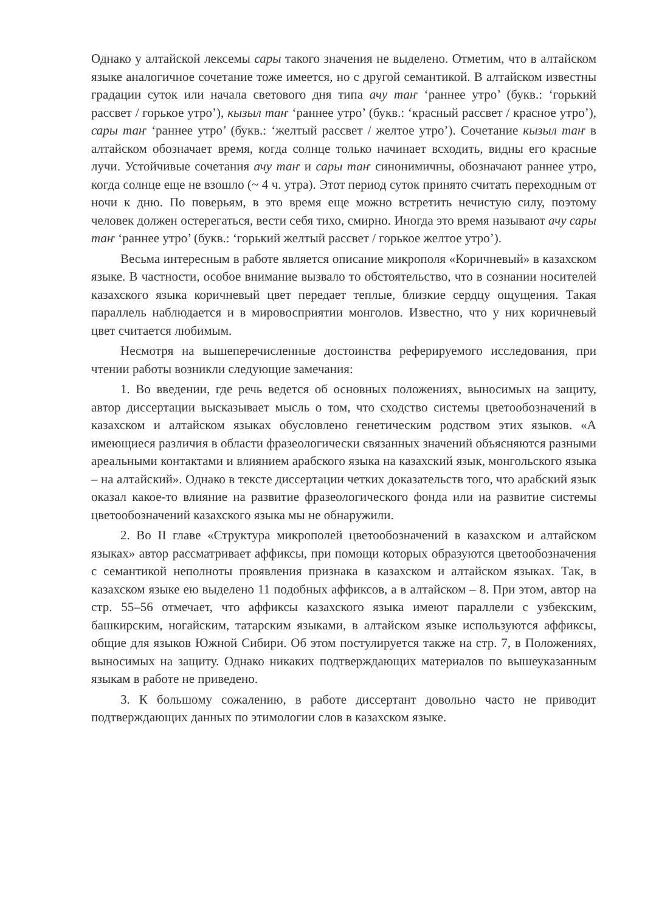Однако у алтайской лексемы сары такого значения не выделено. Отметим, что в алтайском языке аналогичное сочетание тоже имеется, но с другой семантикой. В алтайском известны градации суток или начала светового дня типа ачу таҥ ‘раннее утро’ (букв.: ‘горький рассвет / горькое утро’), кызыл таҥ ‘раннее утро’ (букв.: ‘красный рассвет / красное утро’), сары таҥ ‘раннее утро’ (букв.: ‘желтый рассвет / желтое утро’). Сочетание кызыл таҥ в алтайском обозначает время, когда солнце только начинает всходить, видны его красные лучи. Устойчивые сочетания ачу таҥ и сары таҥ синонимичны, обозначают раннее утро, когда солнце еще не взошло (~ 4 ч. утра). Этот период суток принято считать переходным от ночи к дню. По поверьям, в это время еще можно встретить нечистую силу, поэтому человек должен остерегаться, вести себя тихо, смирно. Иногда это время называют ачу сары таҥ ‘раннее утро’ (букв.: ‘горький желтый рассвет / горькое желтое утро’).
Весьма интересным в работе является описание микрополя «Коричневый» в казахском языке. В частности, особое внимание вызвало то обстоятельство, что в сознании носителей казахского языка коричневый цвет передает теплые, близкие сердцу ощущения. Такая параллель наблюдается и в мировосприятии монголов. Известно, что у них коричневый цвет считается любимым.
Несмотря на вышеперечисленные достоинства реферируемого исследования, при чтении работы возникли следующие замечания:
1. Во введении, где речь ведется об основных положениях, выносимых на защиту, автор диссертации высказывает мысль о том, что сходство системы цветообозначений в казахском и алтайском языках обусловлено генетическим родством этих языков. «А имеющиеся различия в области фразеологически связанных значений объясняются разными ареальными контактами и влиянием арабского языка на казахский язык, монгольского языка – на алтайский». Однако в тексте диссертации четких доказательств того, что арабский язык оказал какое-то влияние на развитие фразеологического фонда или на развитие системы цветообозначений казахского языка мы не обнаружили.
2. Во II главе «Структура микрополей цветообозначений в казахском и алтайском языках» автор рассматривает аффиксы, при помощи которых образуются цветообозначения с семантикой неполноты проявления признака в казахском и алтайском языках. Так, в казахском языке ею выделено 11 подобных аффиксов, а в алтайском – 8. При этом, автор на стр. 55–56 отмечает, что аффиксы казахского языка имеют параллели с узбекским, башкирским, ногайским, татарским языками, в алтайском языке используются аффиксы, общие для языков Южной Сибири. Об этом постулируется также на стр. 7, в Положениях, выносимых на защиту. Однако никаких подтверждающих материалов по вышеуказанным языкам в работе не приведено.
3. К большому сожалению, в работе диссертант довольно часто не приводит подтверждающих данных по этимологии слов в казахском языке.